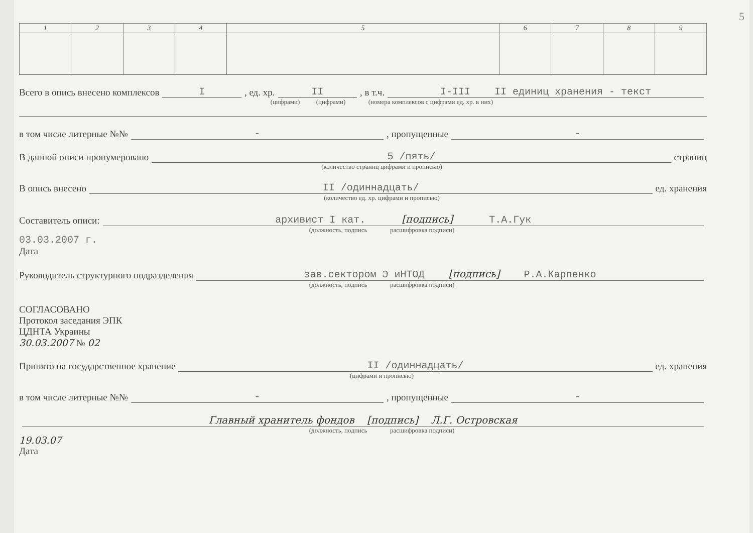5
| 1 | 2 | 3 | 4 | 5 | 6 | 7 | 8 | 9 |
| --- | --- | --- | --- | --- | --- | --- | --- | --- |
Всего в опись внесено комплексов I, ед. хр. II, в т.ч. I-III II единиц хранения - текст
(цифрами) (цифрами) (номера комплексов с цифрами ед. хр. в них)
в том числе литерные №№ -, пропущенные -
В данной описи пронумеровано 5 /пять/ страниц
(количество страниц цифрами и прописью)
В опись внесено II /одиннадцать/ ед. хранения
(количество ед. хр. цифрами и прописью)
Составитель описи: архивист I кат. [подпись] Т.А.Гук
(должность, подпись расшифровка подписи)
03.03.2007 г.
Дата
Руководитель структурного подразделения зав.сектором Э иНТОД [подпись] Р.А.Карпенко
(должность, подпись расшифровка подписи)
СОГЛАСОВАНО
Протокол заседания ЭПК
ЦДНТА Украины
30.03.2007 № 02
Принято на государственное хранение II /одиннадцать/ ед. хранения
(цифрами и прописью)
в том числе литерные №№ -, пропущенные -
Главный хранитель фондов [подпись] Л.Г. Островская
(должность, подпись расшифровка подписи)
19.03.07
Дата